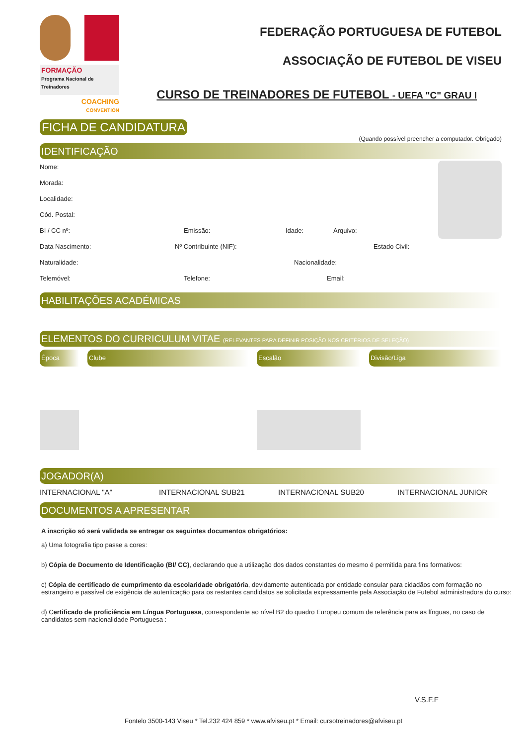FORMAÇÃO
Programa Nacional de Treinadores
COACHING
CONVENTION
FEDERAÇÃO PORTUGUESA DE FUTEBOL
ASSOCIAÇÃO DE FUTEBOL DE VISEU
CURSO DE TREINADORES DE FUTEBOL - UEFA "C" GRAU I
FICHA DE CANDIDATURA
(Quando possível preencher a computador. Obrigado)
IDENTIFICAÇÃO
Nome:
Morada:
Localidade:
Cód. Postal:
BI / CC nº: Emissão: Idade: Arquivo:
Data Nascimento: Nº Contribuinte (NIF): Estado Civil:
Naturalidade: Nacionalidade:
Telemóvel: Telefone: Email:
HABILITAÇÕES ACADÉMICAS
ELEMENTOS DO CURRICULUM VITAE (RELEVANTES PARA DEFINIR POSIÇÃO NOS CRITÉRIOS DE SELEÇÃO)
| Época | | Clube | | Escalão | | Divisão/Liga |
JOGADOR(A)
INTERNACIONAL "A" INTERNACIONAL SUB21 INTERNACIONAL SUB20 INTERNACIONAL JUNIOR
DOCUMENTOS A APRESENTAR
A inscrição só será validada se entregar os seguintes documentos obrigatórios:
a) Uma fotografia tipo passe a cores:
b) Cópia de Documento de Identificação (BI/ CC), declarando que a utilização dos dados constantes do mesmo é permitida para fins formativos:
c) Cópia de certificado de cumprimento da escolaridade obrigatória, devidamente autenticada por entidade consular para cidadãos com formação no estrangeiro e passível de exigência de autenticação para os restantes candidatos se solicitada expressamente pela Associação de Futebol administradora do curso:
d) Certificado de proficiência em Língua Portuguesa, correspondente ao nível B2 do quadro Europeu comum de referência para as línguas, no caso de candidatos sem nacionalidade Portuguesa :
V.S.F.F
Fontelo 3500-143 Viseu * Tel.232 424 859 * www.afviseu.pt * Email: cursotreinadores@afviseu.pt